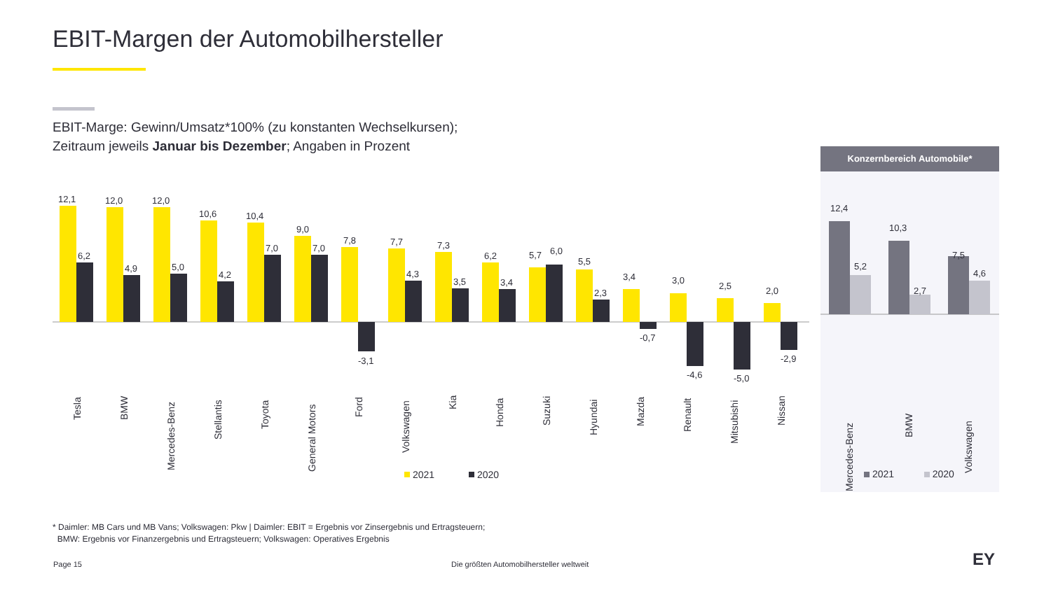EBIT-Margen der Automobilhersteller
EBIT-Marge: Gewinn/Umsatz*100% (zu konstanten Wechselkursen);
Zeitraum jeweils Januar bis Dezember; Angaben in Prozent
12,1
6,2
12,0
4,9
12,0
5,0
10,6
4,2
10,4
7,0
9,0
7,0
7,8
-3,1
7,7
4,3
7,3
3,5
6,2
3,4
5,7
6,0
5,5
2,3
3,4
-0,7
3,0
-4,6
2,5
-5,0
2,0
-2,9
Tesla
BMW
Mercedes-Benz
Stellantis
Toyota
General Motors
Ford
Volkswagen
Kia
Honda
Suzuki
Hyundai
Mazda
Renault
Mitsubishi
Nissan
2021
2020
Konzernbereich Automobile*
12,4
5,2
10,3
2,7
7,5
4,6
Mercedes-Benz
BMW
Volkswagen
2021 2020
* Daimler: MB Cars und MB Vans; Volkswagen: Pkw | Daimler: EBIT = Ergebnis vor Zinsergebnis und Ertragsteuern;
BMW: Ergebnis vor Finanzergebnis und Ertragsteuern; Volkswagen: Operatives Ergebnis
Page 15
Die größten Automobilhersteller weltweit
EY